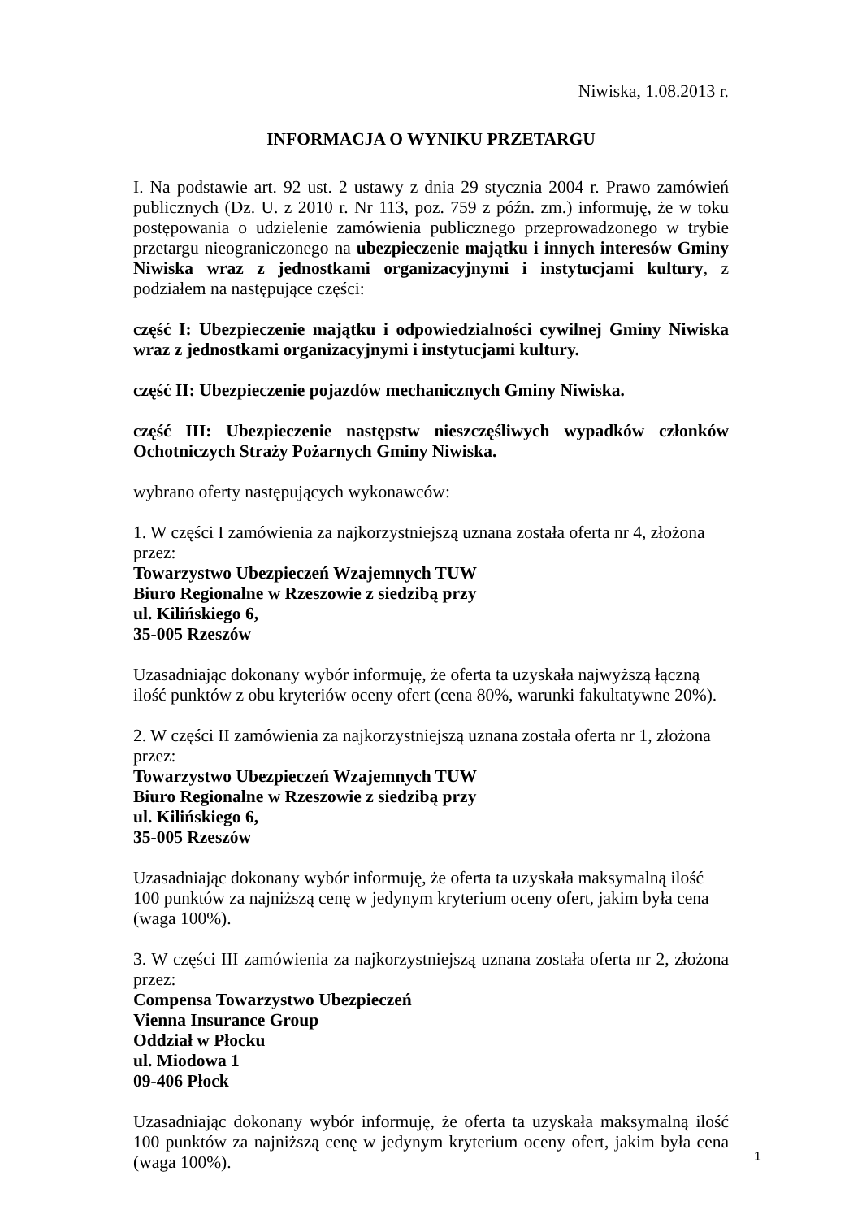Niwiska, 1.08.2013 r.
INFORMACJA O WYNIKU PRZETARGU
I. Na podstawie art. 92 ust. 2 ustawy z dnia 29 stycznia 2004 r. Prawo zamówień publicznych (Dz. U. z 2010 r. Nr 113, poz. 759 z późn. zm.) informuję, że w toku postępowania o udzielenie zamówienia publicznego przeprowadzonego w trybie przetargu nieograniczonego na ubezpieczenie majątku i innych interesów Gminy Niwiska wraz z jednostkami organizacyjnymi i instytucjami kultury, z podziałem na następujące części:
część I: Ubezpieczenie majątku i odpowiedzialności cywilnej Gminy Niwiska wraz z jednostkami organizacyjnymi i instytucjami kultury.
część II: Ubezpieczenie pojazdów mechanicznych Gminy Niwiska.
część III: Ubezpieczenie następstw nieszczęśliwych wypadków członków Ochotniczych Straży Pożarnych Gminy Niwiska.
wybrano oferty następujących wykonawców:
1. W części I zamówienia za najkorzystniejszą uznana została oferta nr 4, złożona przez:
Towarzystwo Ubezpieczeń Wzajemnych TUW
Biuro Regionalne w Rzeszowie z siedzibą przy
ul. Kilińskiego 6,
35-005 Rzeszów
Uzasadniając dokonany wybór informuję, że oferta ta uzyskała najwyższą łączną ilość punktów z obu kryteriów oceny ofert (cena 80%, warunki fakultatywne 20%).
2. W części II zamówienia za najkorzystniejszą uznana została oferta nr 1, złożona przez:
Towarzystwo Ubezpieczeń Wzajemnych TUW
Biuro Regionalne w Rzeszowie z siedzibą przy
ul. Kilińskiego 6,
35-005 Rzeszów
Uzasadniając dokonany wybór informuję, że oferta ta uzyskała maksymalną ilość 100 punktów za najniższą cenę w jedynym kryterium oceny ofert, jakim była cena (waga 100%).
3. W części III zamówienia za najkorzystniejszą uznana została oferta nr 2, złożona przez:
Compensa Towarzystwo Ubezpieczeń
Vienna Insurance Group
Oddział w Płocku
ul. Miodowa 1
09-406 Płock
Uzasadniając dokonany wybór informuję, że oferta ta uzyskała maksymalną ilość 100 punktów za najniższą cenę w jedynym kryterium oceny ofert, jakim była cena (waga 100%).
1